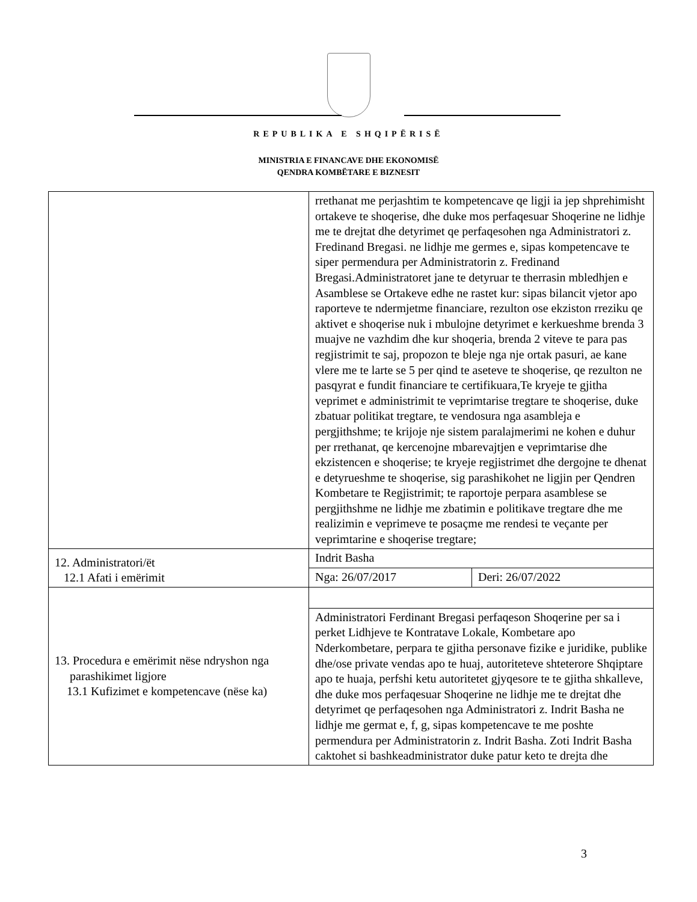REPUBLIKA E SHQIPËRISË
MINISTRIA E FINANCAVE DHE EKONOMISË
QENDRA KOMBËTARE E BIZNESIT
| | rrethanat me perjashtim te kompetencave qe ligji ia jep shprehimisht ortakeve te shoqerise, dhe duke mos perfaqesuar Shoqerine ne lidhje me te drejtat dhe detyrimet qe perfaqesohen nga Administratori z. Fredinand Bregasi. ne lidhje me germes e, sipas kompetencave te siper permendura per Administratorin z. Fredinand Bregasi.Administratoret jane te detyruar te therrasin mbledhjen e Asamblese se Ortakeve edhe ne rastet kur: sipas bilancit vjetor apo raporteve te ndermjetme financiare, rezulton ose ekziston rreziku qe aktivet e shoqerise nuk i mbulojne detyrimet e kerkueshme brenda 3 muajve ne vazhdim dhe kur shoqeria, brenda 2 viteve te para pas regjistrimit te saj, propozon te bleje nga nje ortak pasuri, ae kane vlere me te larte se 5 per qind te aseteve te shoqerise, qe rezulton ne pasqyrat e fundit financiare te certifikuara,Te kryeje te gjitha veprimet e administrimit te veprimtarise tregtare te shoqerise, duke zbatuar politikat tregtare, te vendosura nga asambleja e pergjithshme; te krijoje nje sistem paralajmerimi ne kohen e duhur per rrethanat, qe kercenojne mbarevajtjen e veprimtarise dhe ekzistencen e shoqerise; te kryeje regjistrimet dhe dergojne te dhenat e detyrueshme te shoqerise, sig parashikohet ne ligjin per Qendren Kombetare te Regjistrimit; te raportoje perpara asamblese se pergjithshme ne lidhje me zbatimin e politikave tregtare dhe me realizimin e veprimeve te posaçme me rendesi te veçante per veprimtarine e shoqerise tregtare; | |
| 12. Administratori/ët 12.1 Afati i emërimit | Indrit Basha | |
| | Nga: 26/07/2017 | Deri: 26/07/2022 |
| 13. Procedura e emërimit nëse ndryshon nga parashikimet ligjore 13.1 Kufizimet e kompetencave (nëse ka) | | |
| | Administratori Ferdinant Bregasi perfaqeson Shoqerine per sa i perket Lidhjeve te Kontratave Lokale, Kombetare apo Nderkombetare, perpara te gjitha personave fizike e juridike, publike dhe/ose private vendas apo te huaj, autoriteteve shteterore Shqiptare apo te huaja, perfshi ketu autoritetet gjyqesore te te gjitha shkalleve, dhe duke mos perfaqesuar Shoqerine ne lidhje me te drejtat dhe detyrimet qe perfaqesohen nga Administratori z. Indrit Basha ne lidhje me germat e, f, g, sipas kompetencave te me poshte permendura per Administratorin z. Indrit Basha. Zoti Indrit Basha caktohet si bashkeadministrator duke patur keto te drejta dhe | |
3